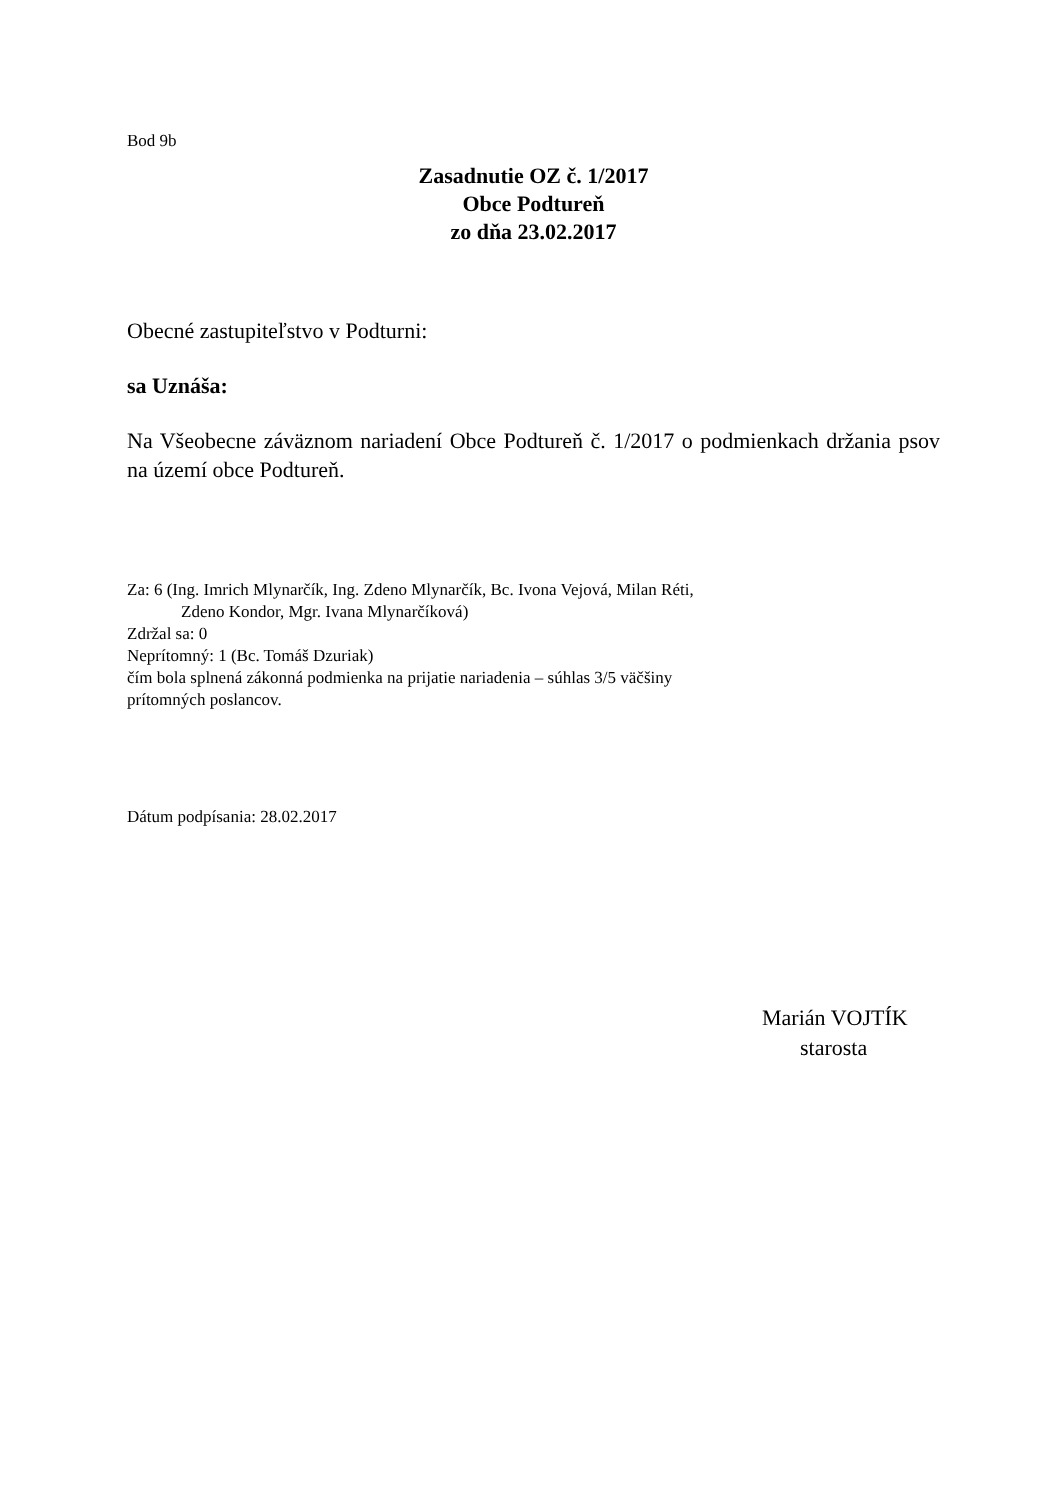Bod 9b
Zasadnutie OZ č. 1/2017
Obce Podtureň
zo dňa 23.02.2017
Obecné zastupiteľstvo v Podturni:
sa Uznáša:
Na Všeobecne záväznom nariadení Obce Podtureň č. 1/2017 o podmienkach držania psov na území obce Podtureň.
Za: 6 (Ing. Imrich Mlynarčík, Ing. Zdeno Mlynarčík, Bc. Ivona Vejová, Milan Réti,
Zdeno Kondor, Mgr. Ivana Mlynarčíková)
Zdržal sa: 0
Neprítomný: 1 (Bc. Tomáš Dzuriak)
čím bola splnená zákonná podmienka na prijatie nariadenia – súhlas 3/5 väčšiny
prítomných poslancov.
Dátum podpísania: 28.02.2017
Marián VOJTÍK
starosta